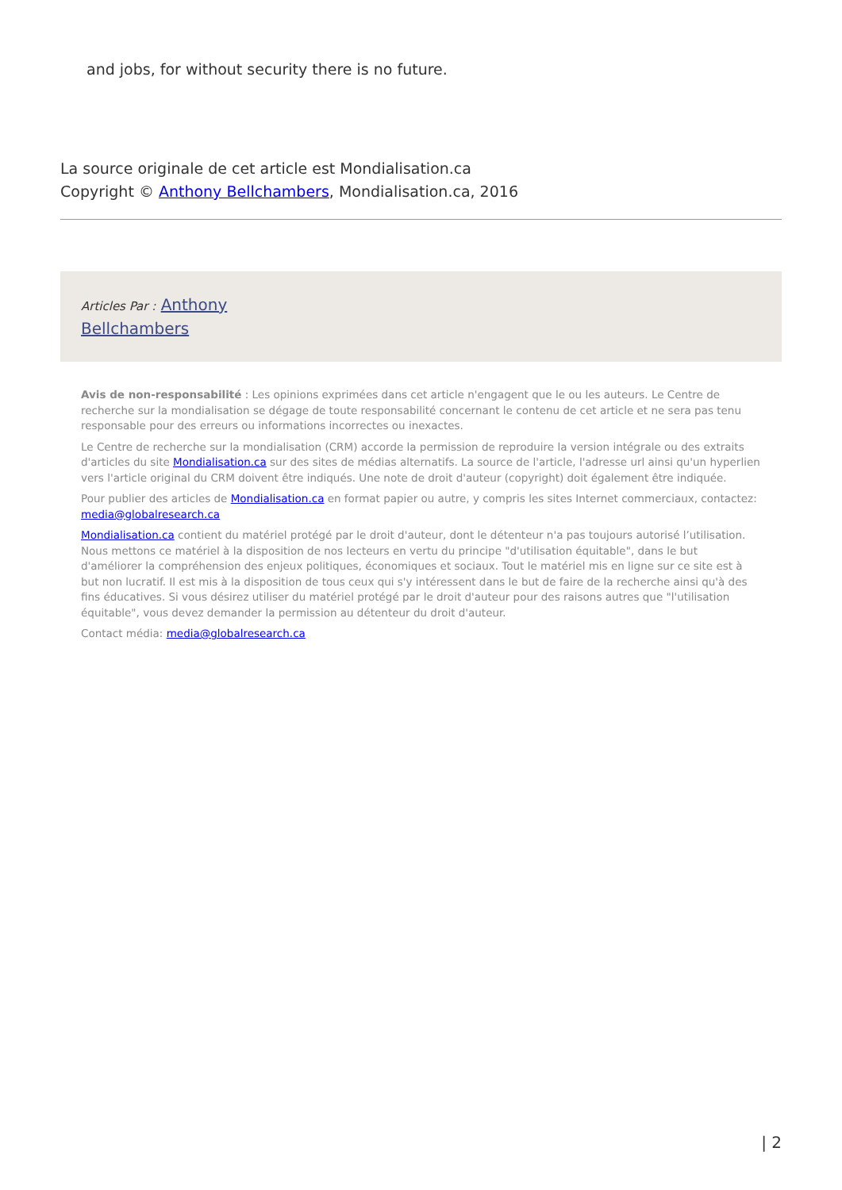and jobs, for without security there is no future.
La source originale de cet article est Mondialisation.ca
Copyright © Anthony Bellchambers, Mondialisation.ca, 2016
Articles Par : Anthony
Bellchambers
Avis de non-responsabilité : Les opinions exprimées dans cet article n'engagent que le ou les auteurs. Le Centre de recherche sur la mondialisation se dégage de toute responsabilité concernant le contenu de cet article et ne sera pas tenu responsable pour des erreurs ou informations incorrectes ou inexactes.
Le Centre de recherche sur la mondialisation (CRM) accorde la permission de reproduire la version intégrale ou des extraits d'articles du site Mondialisation.ca sur des sites de médias alternatifs. La source de l'article, l'adresse url ainsi qu'un hyperlien vers l'article original du CRM doivent être indiqués. Une note de droit d'auteur (copyright) doit également être indiquée.
Pour publier des articles de Mondialisation.ca en format papier ou autre, y compris les sites Internet commerciaux, contactez: media@globalresearch.ca
Mondialisation.ca contient du matériel protégé par le droit d'auteur, dont le détenteur n'a pas toujours autorisé l’utilisation. Nous mettons ce matériel à la disposition de nos lecteurs en vertu du principe "d'utilisation équitable", dans le but d'améliorer la compréhension des enjeux politiques, économiques et sociaux. Tout le matériel mis en ligne sur ce site est à but non lucratif. Il est mis à la disposition de tous ceux qui s'y intéressent dans le but de faire de la recherche ainsi qu'à des fins éducatives. Si vous désirez utiliser du matériel protégé par le droit d'auteur pour des raisons autres que "l'utilisation équitable", vous devez demander la permission au détenteur du droit d'auteur.
Contact média: media@globalresearch.ca
| 2